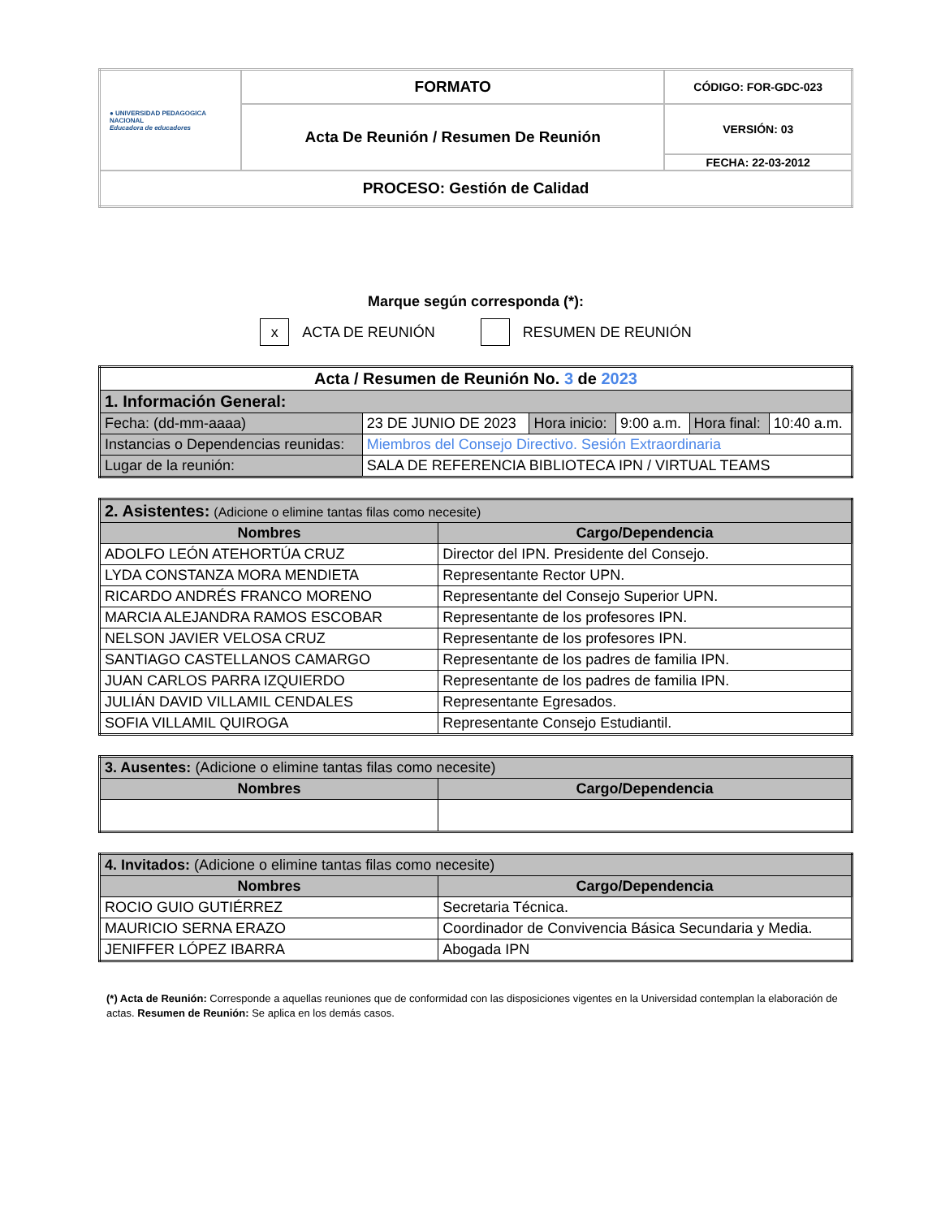| ● UNIVERSIDAD PEDAGOGICA NACIONAL Educadora de educadores | FORMATO | CÓDIGO: FOR-GDC-023 |
| | Acta De Reunión / Resumen De Reunión | VERSIÓN: 03 |
| | | FECHA: 22-03-2012 |
| PROCESO: Gestión de Calidad | | |
Marque según corresponda (*):
x ACTA DE REUNIÓN RESUMEN DE REUNIÓN
| Acta / Resumen de Reunión No. 3 de 2023 | | | | | |
| --- | --- | --- | --- | --- | --- |
| 1. Información General: | | | | | |
| Fecha: (dd-mm-aaaa) | 23 DE JUNIO DE 2023 | Hora inicio: | 9:00 a.m. | Hora final: | 10:40 a.m. |
| Instancias o Dependencias reunidas: | Miembros del Consejo Directivo. Sesión Extraordinaria | | | | |
| Lugar de la reunión: | SALA DE REFERENCIA BIBLIOTECA IPN / VIRTUAL TEAMS | | | | |
| 2. Asistentes: (Adicione o elimine tantas filas como necesite) | |
| Nombres | Cargo/Dependencia |
| ADOLFO LEÓN ATEHORTÚA CRUZ | Director del IPN. Presidente del Consejo. |
| LYDA CONSTANZA MORA MENDIETA | Representante Rector UPN. |
| RICARDO ANDRÉS FRANCO MORENO | Representante del Consejo Superior UPN. |
| MARCIA ALEJANDRA RAMOS ESCOBAR | Representante de los profesores IPN. |
| NELSON JAVIER VELOSA CRUZ | Representante de los profesores IPN. |
| SANTIAGO CASTELLANOS CAMARGO | Representante de los padres de familia IPN. |
| JUAN CARLOS PARRA IZQUIERDO | Representante de los padres de familia IPN. |
| JULIÁN DAVID VILLAMIL CENDALES | Representante Egresados. |
| SOFIA VILLAMIL QUIROGA | Representante Consejo Estudiantil. |
| 3. Ausentes: (Adicione o elimine tantas filas como necesite) | |
| Nombres | Cargo/Dependencia |
| 4. Invitados: (Adicione o elimine tantas filas como necesite) | |
| Nombres | Cargo/Dependencia |
| ROCIO GUIO GUTIÉRREZ | Secretaria Técnica. |
| MAURICIO SERNA ERAZO | Coordinador de Convivencia Básica Secundaria y Media. |
| JENIFFER LÓPEZ IBARRA | Abogada IPN |
(*) Acta de Reunión: Corresponde a aquellas reuniones que de conformidad con las disposiciones vigentes en la Universidad contemplan la elaboración de actas. Resumen de Reunión: Se aplica en los demás casos.